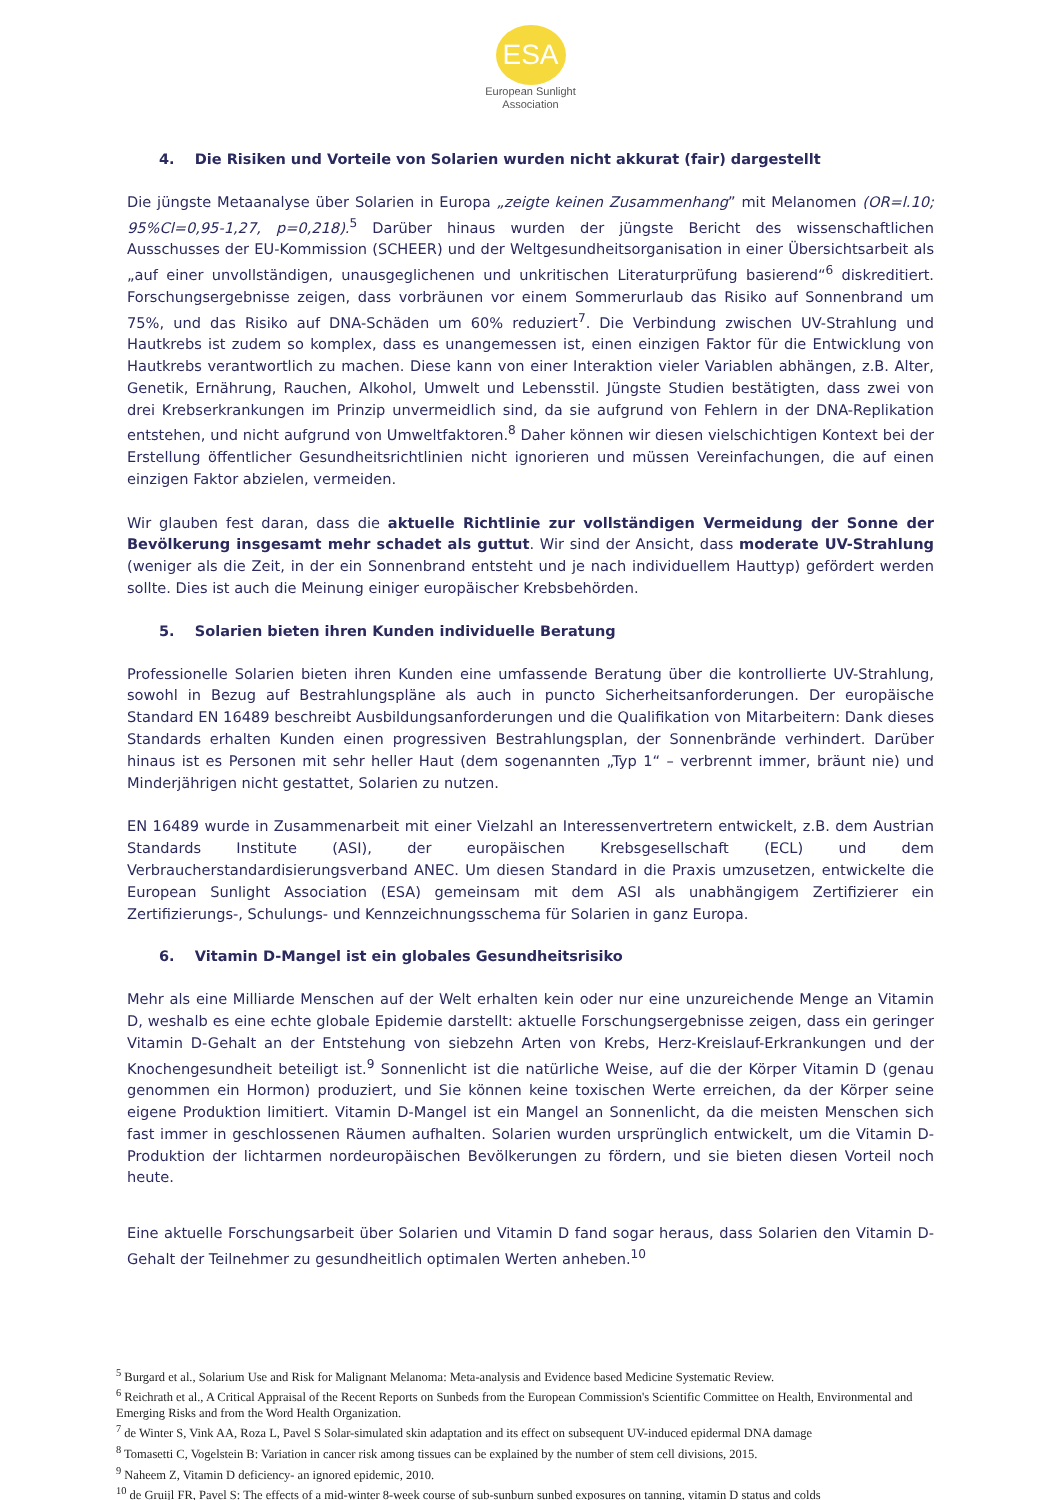ESA
European Sunlight
Association
4. Die Risiken und Vorteile von Solarien wurden nicht akkurat (fair) dargestellt
Die jüngste Metaanalyse über Solarien in Europa „zeigte keinen Zusammenhang” mit Melanomen (OR=l.10; 95%Cl=0,95-1,27, p=0,218).<sup>5</sup> Darüber hinaus wurden der jüngste Bericht des wissenschaftlichen Ausschusses der EU-Kommission (SCHEER) und der Weltgesundheitsorganisation in einer Übersichtsarbeit als „auf einer unvollständigen, unausgeglichenen und unkritischen Literaturprüfung basierend“<sup>6</sup> diskreditiert. Forschungsergebnisse zeigen, dass vorbräunen vor einem Sommerurlaub das Risiko auf Sonnenbrand um 75%, und das Risiko auf DNA-Schäden um 60% reduziert<sup>7</sup>. Die Verbindung zwischen UV-Strahlung und Hautkrebs ist zudem so komplex, dass es unangemessen ist, einen einzigen Faktor für die Entwicklung von Hautkrebs verantwortlich zu machen. Diese kann von einer Interaktion vieler Variablen abhängen, z.B. Alter, Genetik, Ernährung, Rauchen, Alkohol, Umwelt und Lebensstil. Jüngste Studien bestätigten, dass zwei von drei Krebserkrankungen im Prinzip unvermeidlich sind, da sie aufgrund von Fehlern in der DNA-Replikation entstehen, und nicht aufgrund von Umweltfaktoren.<sup>8</sup> Daher können wir diesen vielschichtigen Kontext bei der Erstellung öffentlicher Gesundheitsrichtlinien nicht ignorieren und müssen Vereinfachungen, die auf einen einzigen Faktor abzielen, vermeiden.
Wir glauben fest daran, dass die aktuelle Richtlinie zur vollständigen Vermeidung der Sonne der Bevölkerung insgesamt mehr schadet als guttut. Wir sind der Ansicht, dass moderate UV-Strahlung (weniger als die Zeit, in der ein Sonnenbrand entsteht und je nach individuellem Hauttyp) gefördert werden sollte. Dies ist auch die Meinung einiger europäischer Krebsbehörden.
5. Solarien bieten ihren Kunden individuelle Beratung
Professionelle Solarien bieten ihren Kunden eine umfassende Beratung über die kontrollierte UV-Strahlung, sowohl in Bezug auf Bestrahlungspläne als auch in puncto Sicherheitsanforderungen. Der europäische Standard EN 16489 beschreibt Ausbildungsanforderungen und die Qualifikation von Mitarbeitern: Dank dieses Standards erhalten Kunden einen progressiven Bestrahlungsplan, der Sonnenbrände verhindert. Darüber hinaus ist es Personen mit sehr heller Haut (dem sogenannten „Typ 1“ – verbrennt immer, bräunt nie) und Minderjährigen nicht gestattet, Solarien zu nutzen.
EN 16489 wurde in Zusammenarbeit mit einer Vielzahl an Interessenvertretern entwickelt, z.B. dem Austrian Standards Institute (ASI), der europäischen Krebsgesellschaft (ECL) und dem Verbraucherstandardisierungsverband ANEC. Um diesen Standard in die Praxis umzusetzen, entwickelte die European Sunlight Association (ESA) gemeinsam mit dem ASI als unabhängigem Zertifizierer ein Zertifizierungs-, Schulungs- und Kennzeichnungsschema für Solarien in ganz Europa.
6. Vitamin D-Mangel ist ein globales Gesundheitsrisiko
Mehr als eine Milliarde Menschen auf der Welt erhalten kein oder nur eine unzureichende Menge an Vitamin D, weshalb es eine echte globale Epidemie darstellt: aktuelle Forschungsergebnisse zeigen, dass ein geringer Vitamin D-Gehalt an der Entstehung von siebzehn Arten von Krebs, Herz-Kreislauf-Erkrankungen und der Knochengesundheit beteiligt ist.<sup>9</sup> Sonnenlicht ist die natürliche Weise, auf die der Körper Vitamin D (genau genommen ein Hormon) produziert, und Sie können keine toxischen Werte erreichen, da der Körper seine eigene Produktion limitiert. Vitamin D-Mangel ist ein Mangel an Sonnenlicht, da die meisten Menschen sich fast immer in geschlossenen Räumen aufhalten. Solarien wurden ursprünglich entwickelt, um die Vitamin D-Produktion der lichtarmen nordeuropäischen Bevölkerungen zu fördern, und sie bieten diesen Vorteil noch heute.
Eine aktuelle Forschungsarbeit über Solarien und Vitamin D fand sogar heraus, dass Solarien den Vitamin D-Gehalt der Teilnehmer zu gesundheitlich optimalen Werten anheben.<sup>10</sup>
<sup>5</sup> Burgard et al., Solarium Use and Risk for Malignant Melanoma: Meta-analysis and Evidence based Medicine Systematic Review.
<sup>6</sup> Reichrath et al., A Critical Appraisal of the Recent Reports on Sunbeds from the European Commission's Scientific Committee on Health, Environmental and Emerging Risks and from the Word Health Organization.
<sup>7</sup> de Winter S, Vink AA, Roza L, Pavel S Solar-simulated skin adaptation and its effect on subsequent UV-induced epidermal DNA damage
<sup>8</sup> Tomasetti C, Vogelstein B: Variation in cancer risk among tissues can be explained by the number of stem cell divisions, 2015.
<sup>9</sup> Naheem Z, Vitamin D deficiency- an ignored epidemic, 2010.
<sup>10</sup> de Gruijl FR, Pavel S: The effects of a mid-winter 8-week course of sub-sunburn sunbed exposures on tanning, vitamin D status and colds